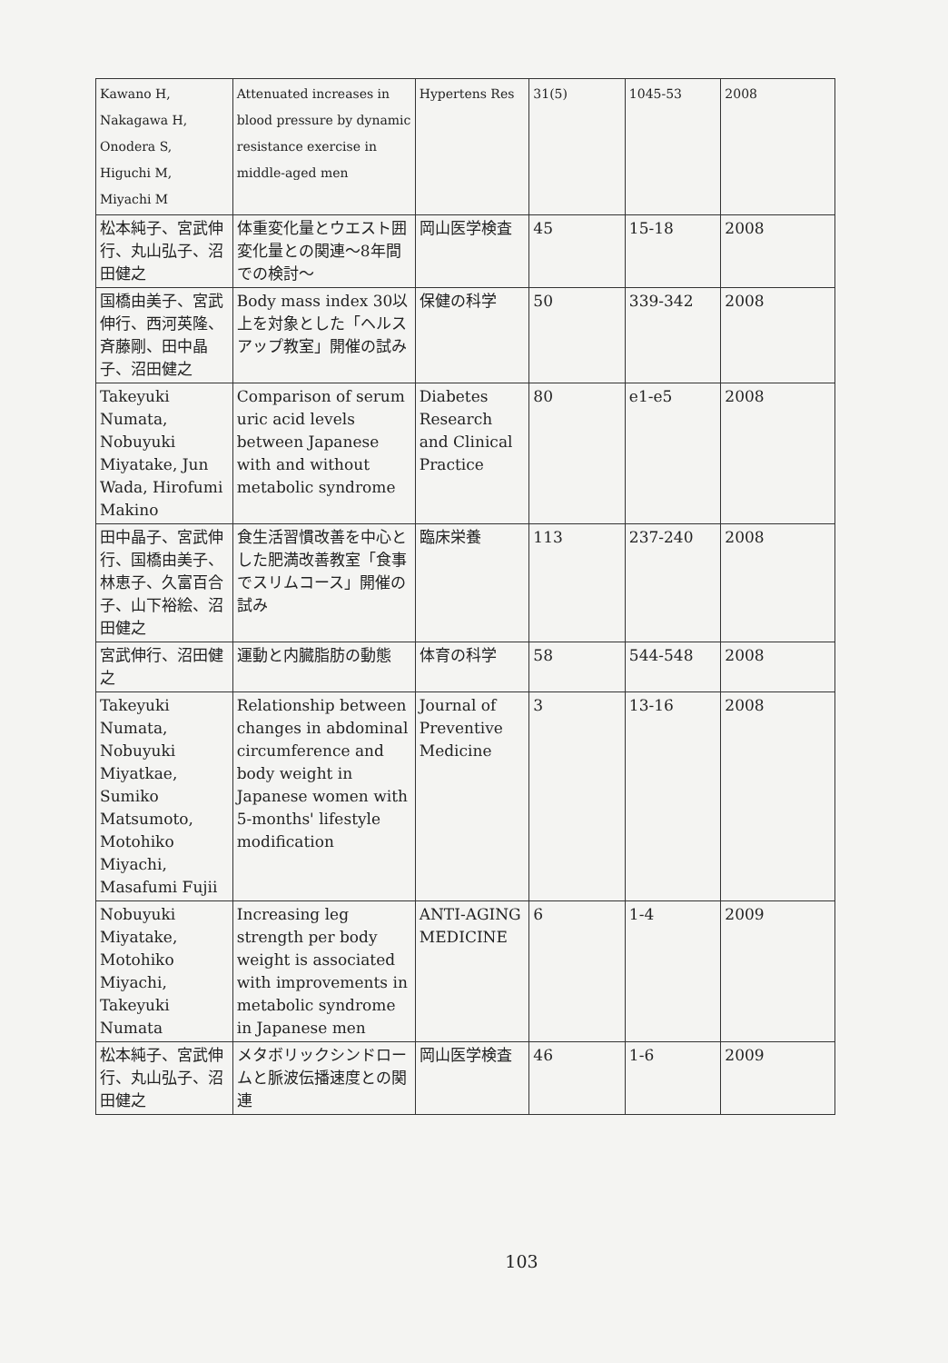| Kawano H, Nakagawa H, Onodera S, Higuchi M, Miyachi M | Attenuated increases in blood pressure by dynamic resistance exercise in middle-aged men | Hypertens Res | 31(5) | 1045-53 | 2008 |
| 松本純子、宮武伸行、丸山弘子、沼田健之 | 体重変化量とウエスト囲変化量との関連～8年間での検討～ | 岡山医学検査 | 45 | 15-18 | 2008 |
| 国橋由美子、宮武伸行、西河英隆、斉藤剛、田中晶子、沼田健之 | Body mass index 30以上を対象とした「ヘルスアップ教室」開催の試み | 保健の科学 | 50 | 339-342 | 2008 |
| Takeyuki Numata, Nobuyuki Miyatake, Jun Wada, Hirofumi Makino | Comparison of serum uric acid levels between Japanese with and without metabolic syndrome | Diabetes Research and Clinical Practice | 80 | e1-e5 | 2008 |
| 田中晶子、宮武伸行、国橋由美子、林恵子、久富百合子、山下裕絵、沼田健之 | 食生活習慣改善を中心とした肥満改善教室「食事でスリムコース」開催の試み | 臨床栄養 | 113 | 237-240 | 2008 |
| 宮武伸行、沼田健之 | 運動と内臓脂肪の動態 | 体育の科学 | 58 | 544-548 | 2008 |
| Takeyuki Numata, Nobuyuki Miyatkae, Sumiko Matsumoto, Motohiko Miyachi, Masafumi Fujii | Relationship between changes in abdominal circumference and body weight in Japanese women with 5-months' lifestyle modification | Journal of Preventive Medicine | 3 | 13-16 | 2008 |
| Nobuyuki Miyatake, Motohiko Miyachi, Takeyuki Numata | Increasing leg strength per body weight is associated with improvements in metabolic syndrome in Japanese men | ANTI-AGING MEDICINE | 6 | 1-4 | 2009 |
| 松本純子、宮武伸行、丸山弘子、沼田健之 | メタボリックシンドロームと脈波伝播速度との関連 | 岡山医学検査 | 46 | 1-6 | 2009 |
103